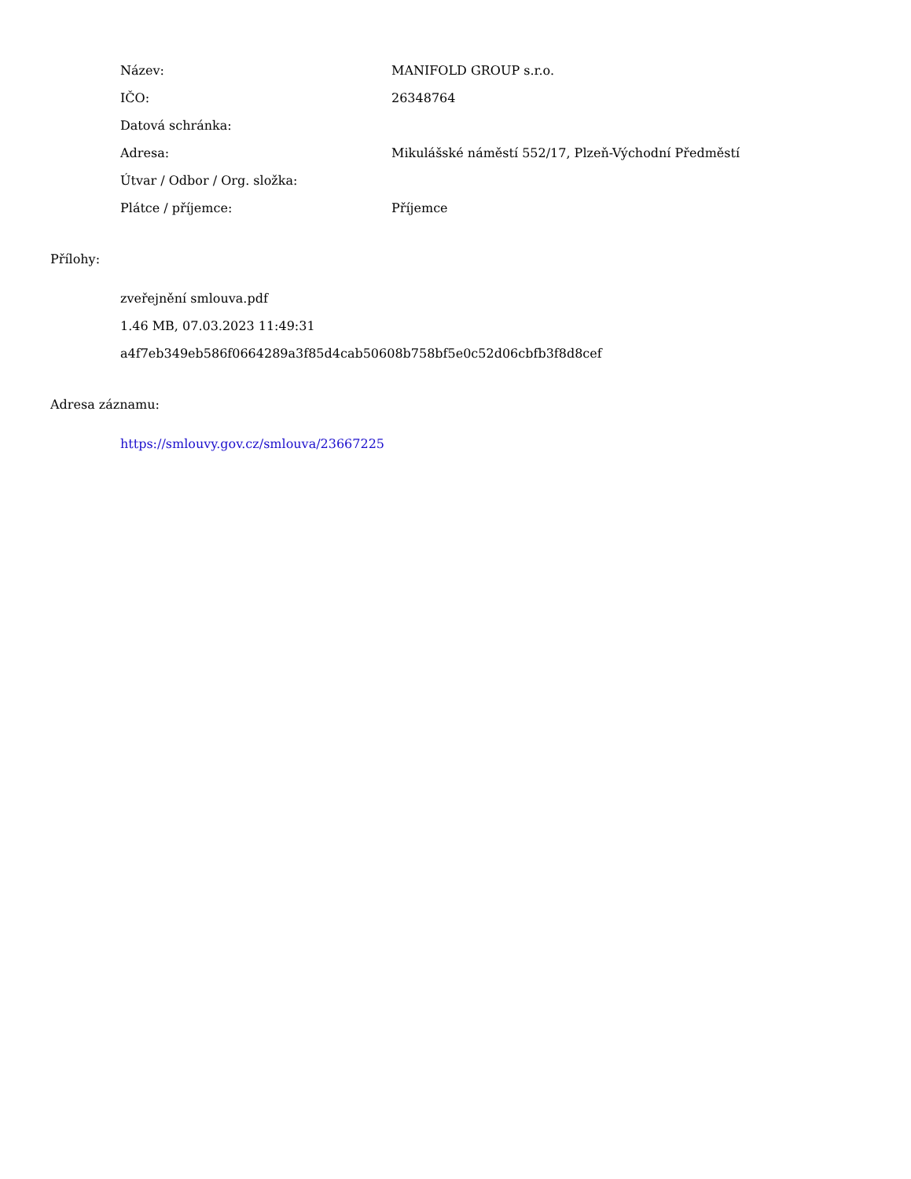| Název: | MANIFOLD GROUP s.r.o. |
| IČO: | 26348764 |
| Datová schránka: | |
| Adresa: | Mikulášské náměstí 552/17, Plzeň-Východní Předměstí |
| Útvar / Odbor / Org. složka: | |
| Plátce / příjemce: | Příjemce |
Přílohy:
zveřejnění smlouva.pdf
1.46 MB, 07.03.2023 11:49:31
a4f7eb349eb586f0664289a3f85d4cab50608b758bf5e0c52d06cbfb3f8d8cef
Adresa záznamu:
https://smlouvy.gov.cz/smlouva/23667225